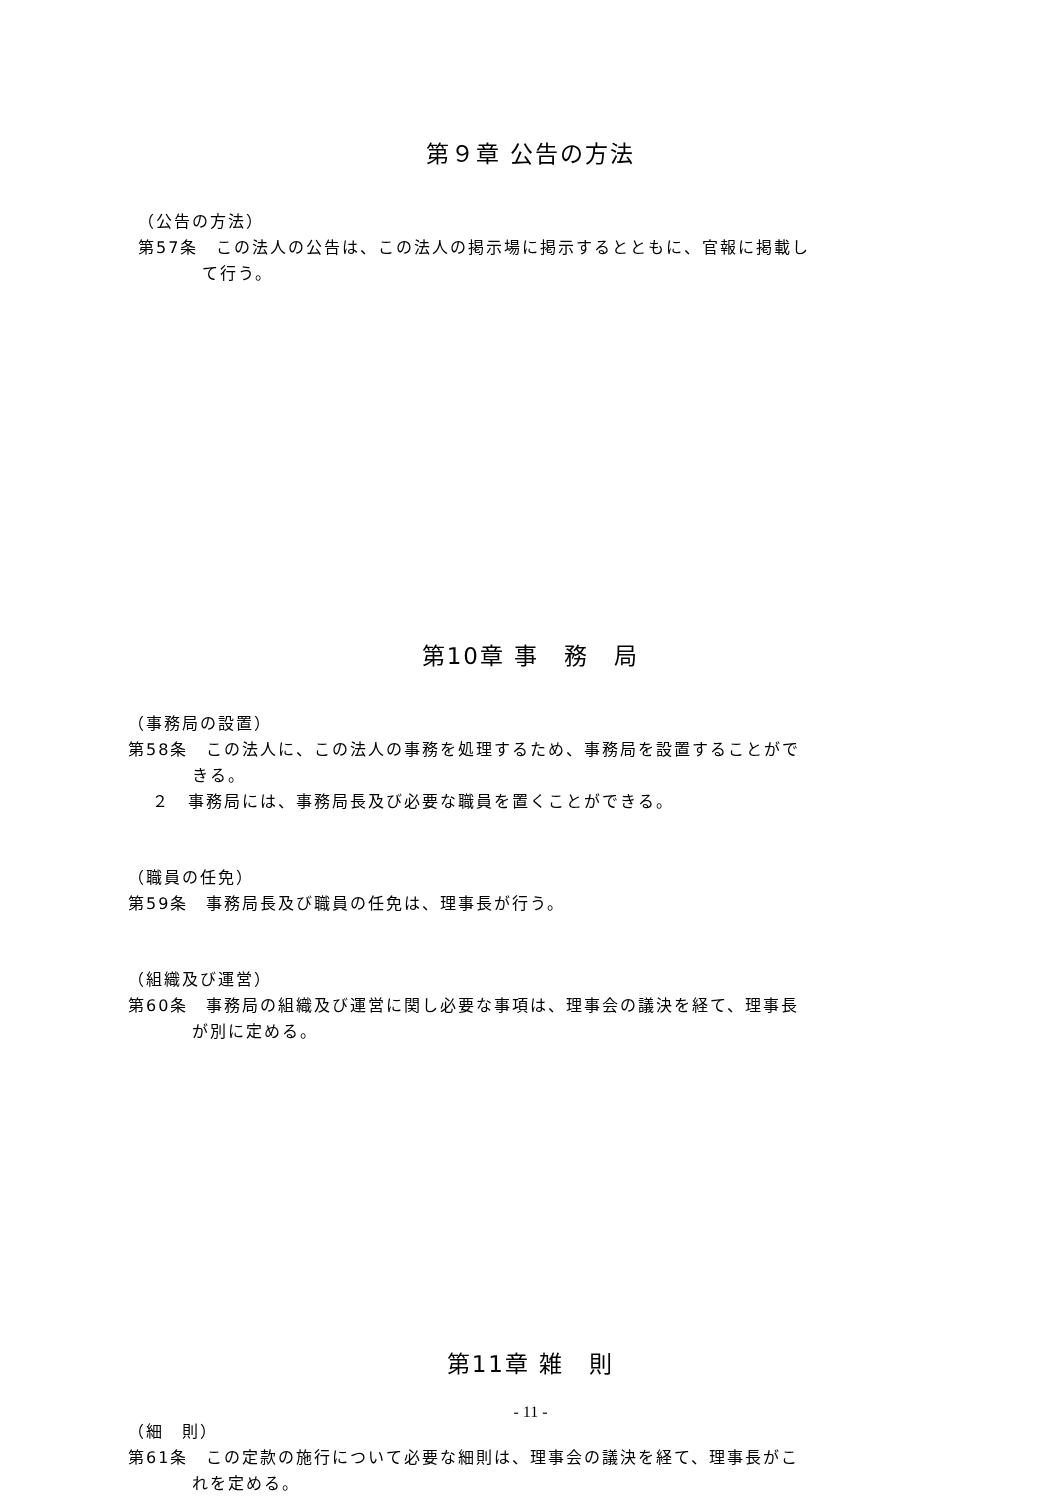第９章 公告の方法
（公告の方法）
第57条　この法人の公告は、この法人の掲示場に掲示するとともに、官報に掲載し
て行う。
第10章 事　務　局
（事務局の設置）
第58条　この法人に、この法人の事務を処理するため、事務局を設置することがで
きる。
２　事務局には、事務局長及び必要な職員を置くことができる。
（職員の任免）
第59条　事務局長及び職員の任免は、理事長が行う。
（組織及び運営）
第60条　事務局の組織及び運営に関し必要な事項は、理事会の議決を経て、理事長
が別に定める。
第11章 雑　則
（細　則）
第61条　この定款の施行について必要な細則は、理事会の議決を経て、理事長がこ
れを定める。
- 11 -